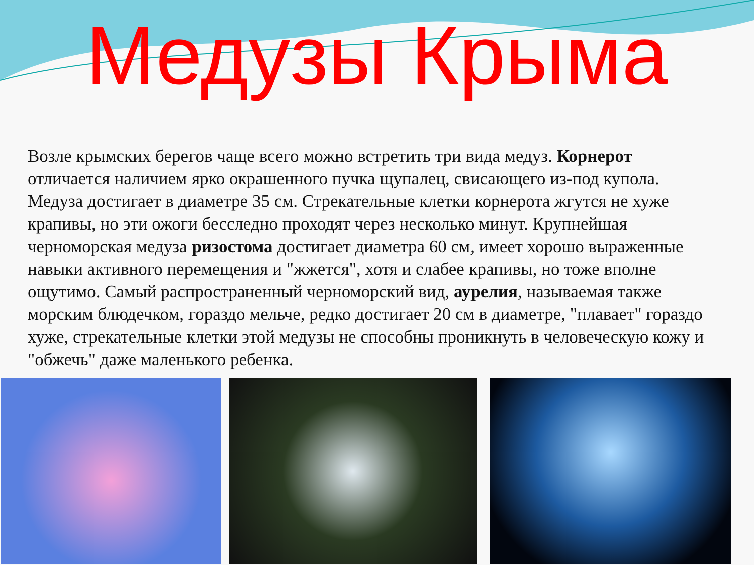Медузы Крыма
Возле крымских берегов чаще всего можно встретить три вида медуз. Корнерот отличается наличием ярко окрашенного пучка щупалец, свисающего из-под купола. Медуза достигает в диаметре 35 см. Стрекательные клетки корнерота жгутся не хуже крапивы, но эти ожоги бесследно проходят через несколько минут. Крупнейшая черноморская медуза ризостома достигает диаметра 60 см, имеет хорошо выраженные навыки активного перемещения и "жжется", хотя и слабее крапивы, но тоже вполне ощутимо. Самый распространенный черноморский вид, аурелия, называемая также морским блюдечком, гораздо мельче, редко достигает 20 см в диаметре, "плавает" гораздо хуже, стрекательные клетки этой медузы не способны проникнуть в человеческую кожу и "обжечь" даже маленького ребенка.